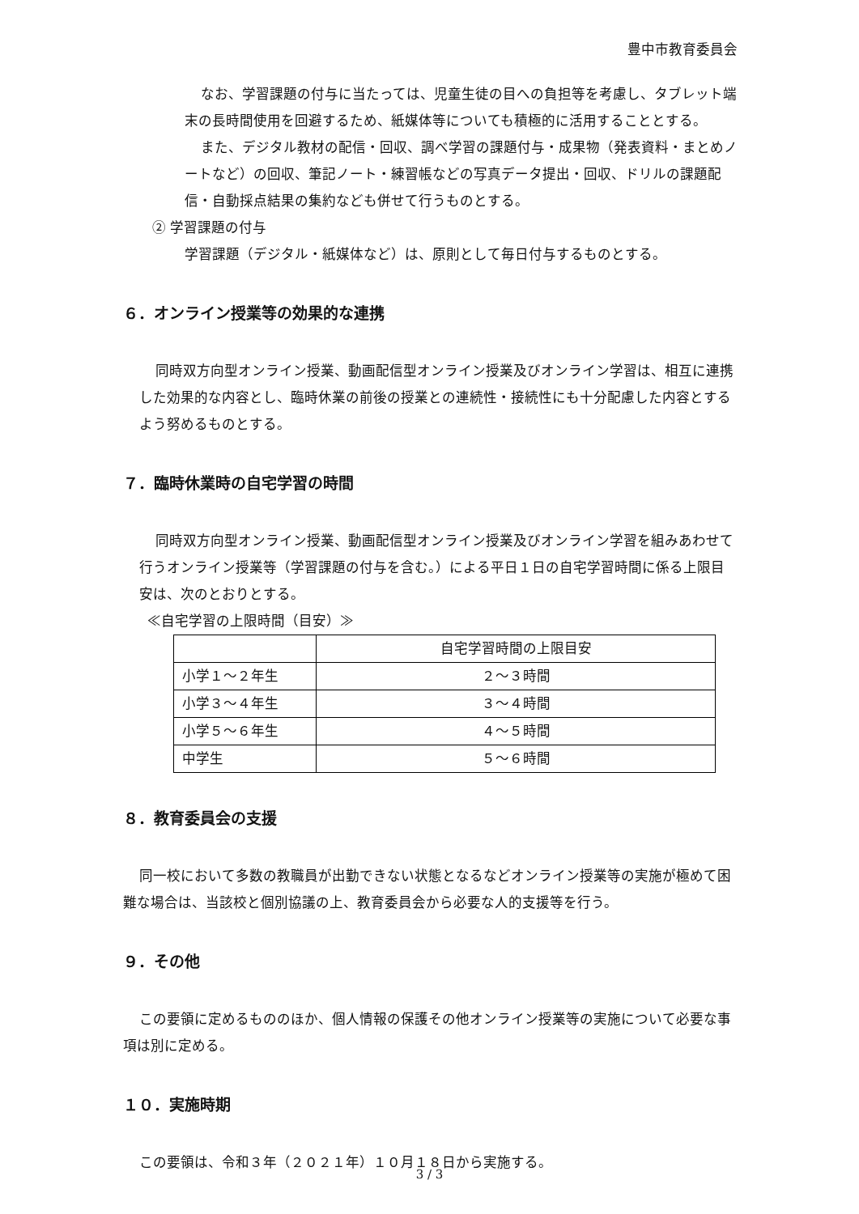豊中市教育委員会
なお、学習課題の付与に当たっては、児童生徒の目への負担等を考慮し、タブレット端末の長時間使用を回避するため、紙媒体等についても積極的に活用することとする。
また、デジタル教材の配信・回収、調べ学習の課題付与・成果物（発表資料・まとめノートなど）の回収、筆記ノート・練習帳などの写真データ提出・回収、ドリルの課題配信・自動採点結果の集約なども併せて行うものとする。
② 学習課題の付与
学習課題（デジタル・紙媒体など）は、原則として毎日付与するものとする。
６．オンライン授業等の効果的な連携
同時双方向型オンライン授業、動画配信型オンライン授業及びオンライン学習は、相互に連携した効果的な内容とし、臨時休業の前後の授業との連続性・接続性にも十分配慮した内容とするよう努めるものとする。
７．臨時休業時の自宅学習の時間
同時双方向型オンライン授業、動画配信型オンライン授業及びオンライン学習を組みあわせて行うオンライン授業等（学習課題の付与を含む。）による平日１日の自宅学習時間に係る上限目安は、次のとおりとする。
≪自宅学習の上限時間（目安）≫
| | 自宅学習時間の上限目安 |
| --- | --- |
| 小学１～２年生 | ２～３時間 |
| 小学３～４年生 | ３～４時間 |
| 小学５～６年生 | ４～５時間 |
| 中学生 | ５～６時間 |
８．教育委員会の支援
同一校において多数の教職員が出勤できない状態となるなどオンライン授業等の実施が極めて困難な場合は、当該校と個別協議の上、教育委員会から必要な人的支援等を行う。
９．その他
この要領に定めるもののほか、個人情報の保護その他オンライン授業等の実施について必要な事項は別に定める。
１０．実施時期
この要領は、令和３年（２０２１年）１０月１８日から実施する。
3 / 3